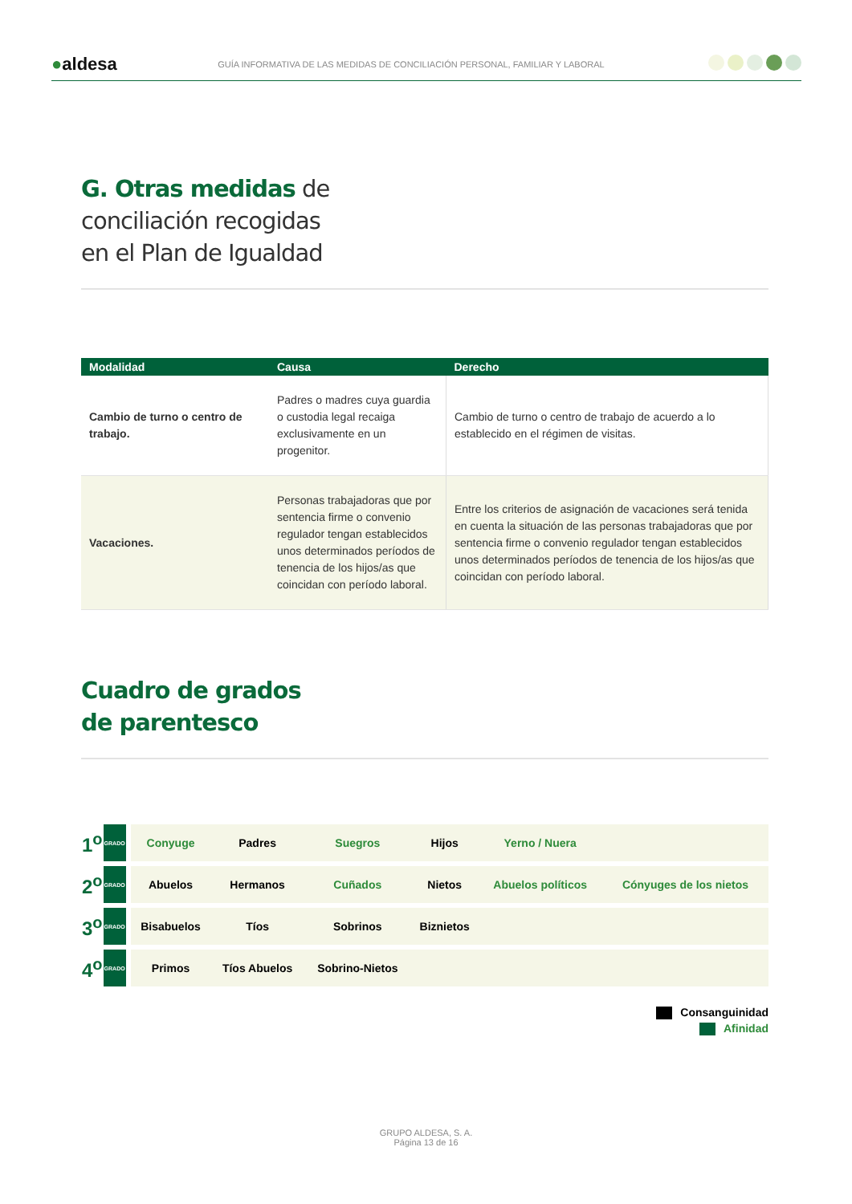●aldesa GUÍA INFORMATIVA DE LAS MEDIDAS DE CONCILIACIÓN PERSONAL, FAMILIAR Y LABORAL
G. Otras medidas de
conciliación recogidas
en el Plan de Igualdad
| Modalidad | Causa | Derecho |
| --- | --- | --- |
| Cambio de turno o centro de trabajo. | Padres o madres cuya guardia o custodia legal recaiga exclusivamente en un progenitor. | Cambio de turno o centro de trabajo de acuerdo a lo establecido en el régimen de visitas. |
| Vacaciones. | Personas trabajadoras que por sentencia firme o convenio regulador tengan establecidos unos determinados períodos de tenencia de los hijos/as que coincidan con período laboral. | Entre los criterios de asignación de vacaciones será tenida en cuenta la situación de las personas trabajadoras que por sentencia firme o convenio regulador tengan establecidos unos determinados períodos de tenencia de los hijos/as que coincidan con período laboral. |
Cuadro de grados
de parentesco
| 1<sup>o</sup> | GRADO | | Conyuge | Padres | Suegros | Hijos | Yerno / Nuera | |
| 2<sup>o</sup> | GRADO | | Abuelos | Hermanos | Cuñados | Nietos | Abuelos políticos | Cónyuges de los nietos |
| 3<sup>o</sup> | GRADO | | Bisabuelos | Tíos | Sobrinos | Biznietos | | |
| 4<sup>o</sup> | GRADO | | Primos | Tíos Abuelos | Sobrino-Nietos | | | |
Consanguinidad
Afinidad
GRUPO ALDESA, S. A.
Página 13 de 16